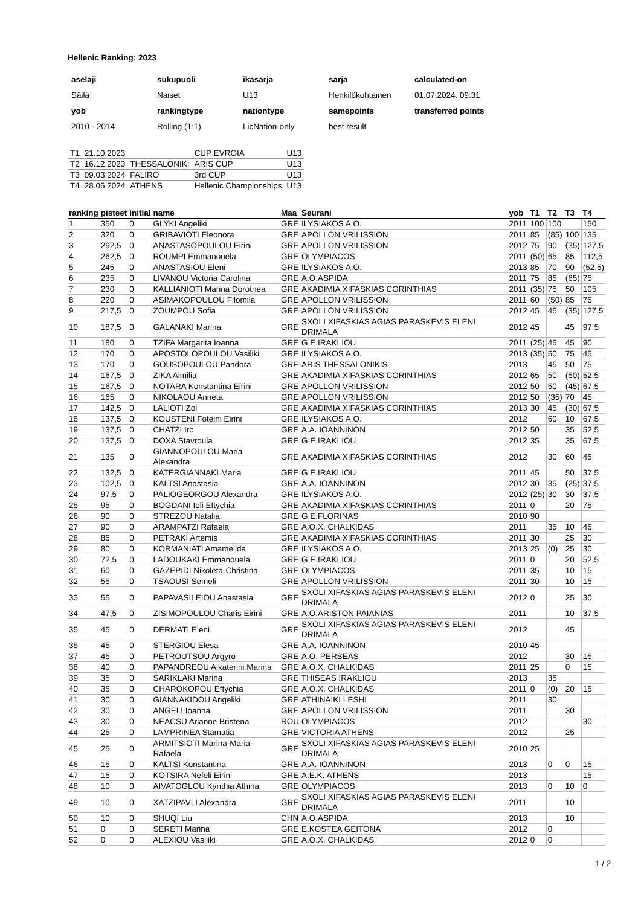Hellenic Ranking: 2023
| aselaji | sukupuoli | ikäsarja | sarja | calculated-on |
| --- | --- | --- | --- | --- |
| Säilä | Naiset | U13 | Henkilökohtainen | 01.07.2024. 09:31 |
| yob | rankingtype | nationtype | samepoints | transferred points |
| 2010 - 2014 | Rolling (1:1) | LicNation-only | best result | |
| T1 | 21.10.2023 | | CUP EVROIA | U13 |
| T2 | 16.12.2023 | THESSALONIKI | ARIS CUP | U13 |
| T3 | 09.03.2024 | FALIRO | 3rd CUP | U13 |
| T4 | 28.06.2024 | ATHENS | Hellenic Championships | U13 |
| ranking | pisteet | initial | name | Maa | Seurani | yob | T1 | T2 | T3 | T4 |
| --- | --- | --- | --- | --- | --- | --- | --- | --- | --- | --- |
| 1 | 350 | 0 | GLYKI Angeliki | GRE | ILYSIAKOS A.O. | 2011 | 100 | 100 | | 150 |
| 2 | 320 | 0 | GRIBAVIOTI Eleonora | GRE | APOLLON VRILISSION | 2011 | 85 | (85) | 100 | 135 |
| 3 | 292,5 | 0 | ANASTASOPOULOU Eirini | GRE | APOLLON VRILISSION | 2012 | 75 | 90 | (35) | 127,5 |
| 4 | 262,5 | 0 | ROUMPI Emmanouela | GRE | OLYMPIACOS | 2011 | (50) | 65 | 85 | 112,5 |
| 5 | 245 | 0 | ANASTASIOU Eleni | GRE | ILYSIAKOS A.O. | 2013 | 85 | 70 | 90 | (52,5) |
| 6 | 235 | 0 | LIVANOU Victoria Carolina | GRE | A.O.ASPIDA | 2011 | 75 | 85 | (65) | 75 |
| 7 | 230 | 0 | KALLIANIOTI Marina Dorothea | GRE | AKADIMIA XIFASKIAS CORINTHIAS | 2011 | (35) | 75 | 50 | 105 |
| 8 | 220 | 0 | ASIMAKOPOULOU Filomila | GRE | APOLLON VRILISSION | 2011 | 60 | (50) | 85 | 75 |
| 9 | 217,5 | 0 | ZOUMPOU Sofia | GRE | APOLLON VRILISSION | 2012 | 45 | 45 | (35) | 127,5 |
| 10 | 187,5 | 0 | GALANAKI Marina | GRE | SXOLI XIFASKIAS AGIAS PARASKEVIS ELENI DRIMALA | 2012 | 45 | | 45 | 97,5 |
| 11 | 180 | 0 | TZIFA Margarita Ioanna | GRE | G.E.IRAKLIOU | 2011 | (25) | 45 | 45 | 90 |
| 12 | 170 | 0 | APOSTOLOPOULOU Vasiliki | GRE | ILYSIAKOS A.O. | 2013 | (35) | 50 | 75 | 45 |
| 13 | 170 | 0 | GOUSOPOULOU Pandora | GRE | ARIS THESSALONIKIS | 2013 | | 45 | 50 | 75 |
| 14 | 167,5 | 0 | ZIKA Aimilia | GRE | AKADIMIA XIFASKIAS CORINTHIAS | 2012 | 65 | 50 | (50) | 52,5 |
| 15 | 167,5 | 0 | NOTARA Konstantina Eirini | GRE | APOLLON VRILISSION | 2012 | 50 | 50 | (45) | 67,5 |
| 16 | 165 | 0 | NIKOLAOU Anneta | GRE | APOLLON VRILISSION | 2012 | 50 | (35) | 70 | 45 |
| 17 | 142,5 | 0 | LALIOTI Zoi | GRE | AKADIMIA XIFASKIAS CORINTHIAS | 2013 | 30 | 45 | (30) | 67,5 |
| 18 | 137,5 | 0 | KOUSTENI Foteini Eirini | GRE | ILYSIAKOS A.O. | 2012 | | 60 | 10 | 67,5 |
| 19 | 137,5 | 0 | CHATZI Iro | GRE | A.A. IOANNINON | 2012 | 50 | | 35 | 52,5 |
| 20 | 137,5 | 0 | DOXA Stavroula | GRE | G.E.IRAKLIOU | 2012 | 35 | | 35 | 67,5 |
| 21 | 135 | 0 | GIANNOPOULOU Maria Alexandra | GRE | AKADIMIA XIFASKIAS CORINTHIAS | 2012 | | 30 | 60 | 45 |
| 22 | 132,5 | 0 | KATERGIANNAKI Maria | GRE | G.E.IRAKLIOU | 2011 | 45 | | 50 | 37,5 |
| 23 | 102,5 | 0 | KALTSI Anastasia | GRE | A.A. IOANNINON | 2012 | 30 | 35 | (25) | 37,5 |
| 24 | 97,5 | 0 | PALIOGEORGOU Alexandra | GRE | ILYSIAKOS A.O. | 2012 | (25) | 30 | 30 | 37,5 |
| 25 | 95 | 0 | BOGDANI Ioli Eftychia | GRE | AKADIMIA XIFASKIAS CORINTHIAS | 2011 | 0 | | 20 | 75 |
| 26 | 90 | 0 | STREZOU Natalia | GRE | G.E.FLORINAS | 2010 | 90 | | | |
| 27 | 90 | 0 | ARAMPATZI Rafaela | GRE | A.O.X. CHALKIDAS | 2011 | | 35 | 10 | 45 |
| 28 | 85 | 0 | PETRAKI Artemis | GRE | AKADIMIA XIFASKIAS CORINTHIAS | 2011 | 30 | | 25 | 30 |
| 29 | 80 | 0 | KORMANIATI Amamelida | GRE | ILYSIAKOS A.O. | 2013 | 25 | (0) | 25 | 30 |
| 30 | 72,5 | 0 | LADOUKAKI Emmanouela | GRE | G.E.IRAKLIOU | 2011 | 0 | | 20 | 52,5 |
| 31 | 60 | 0 | GAZEPIDI Nikoleta-Christina | GRE | OLYMPIACOS | 2011 | 35 | | 10 | 15 |
| 32 | 55 | 0 | TSAOUSI Semeli | GRE | APOLLON VRILISSION | 2011 | 30 | | 10 | 15 |
| 33 | 55 | 0 | PAPAVASILEIOU Anastasia | GRE | SXOLI XIFASKIAS AGIAS PARASKEVIS ELENI DRIMALA | 2012 | 0 | | 25 | 30 |
| 34 | 47,5 | 0 | ZISIMOPOULOU Charis Eirini | GRE | A.O.ARISTON PAIANIAS | 2011 | | | 10 | 37,5 |
| 35 | 45 | 0 | DERMATI Eleni | GRE | SXOLI XIFASKIAS AGIAS PARASKEVIS ELENI DRIMALA | 2012 | | | 45 | |
| 35 | 45 | 0 | STERGIOU Elesa | GRE | A.A. IOANNINON | 2010 | 45 | | | |
| 37 | 45 | 0 | PETROUTSOU Argyro | GRE | A.O. PERSEAS | 2012 | | | 30 | 15 |
| 38 | 40 | 0 | PAPANDREOU Aikaterini Marina | GRE | A.O.X. CHALKIDAS | 2011 | 25 | | 0 | 15 |
| 39 | 35 | 0 | SARIKLAKI Marina | GRE | THISEAS IRAKLIOU | 2013 | | 35 | | |
| 40 | 35 | 0 | CHAROKOPOU Eftychia | GRE | A.O.X. CHALKIDAS | 2011 | 0 | (0) | 20 | 15 |
| 41 | 30 | 0 | GIANNAKIDOU Angeliki | GRE | ATHINAIKI LESHI | 2011 | | 30 | | |
| 42 | 30 | 0 | ANGELI Ioanna | GRE | APOLLON VRILISSION | 2011 | | | 30 | |
| 43 | 30 | 0 | NEACSU Arianne Bristena | ROU | OLYMPIACOS | 2012 | | | | 30 |
| 44 | 25 | 0 | LAMPRINEA Stamatia | GRE | VICTORIA ATHENS | 2012 | | | 25 | |
| 45 | 25 | 0 | ARMITSIOTI Marina-Maria-Rafaela | GRE | SXOLI XIFASKIAS AGIAS PARASKEVIS ELENI DRIMALA | 2010 | 25 | | | |
| 46 | 15 | 0 | KALTSI Konstantina | GRE | A.A. IOANNINON | 2013 | | 0 | 0 | 15 |
| 47 | 15 | 0 | KOTSIRA Nefeli Eirini | GRE | A.E.K. ATHENS | 2013 | | | | 15 |
| 48 | 10 | 0 | AIVATOGLOU Kynthia Athina | GRE | OLYMPIACOS | 2013 | | 0 | 10 | 0 |
| 49 | 10 | 0 | XATZIPAVLI Alexandra | GRE | SXOLI XIFASKIAS AGIAS PARASKEVIS ELENI DRIMALA | 2011 | | | 10 | |
| 50 | 10 | 0 | SHUQI Liu | CHN | A.O.ASPIDA | 2013 | | | 10 | |
| 51 | 0 | 0 | SERETI Marina | GRE | E.KOSTEA GEITONA | 2012 | | 0 | | |
| 52 | 0 | 0 | ALEXIOU Vasiliki | GRE | A.O.X. CHALKIDAS | 2012 | 0 | 0 | | |
1 / 2